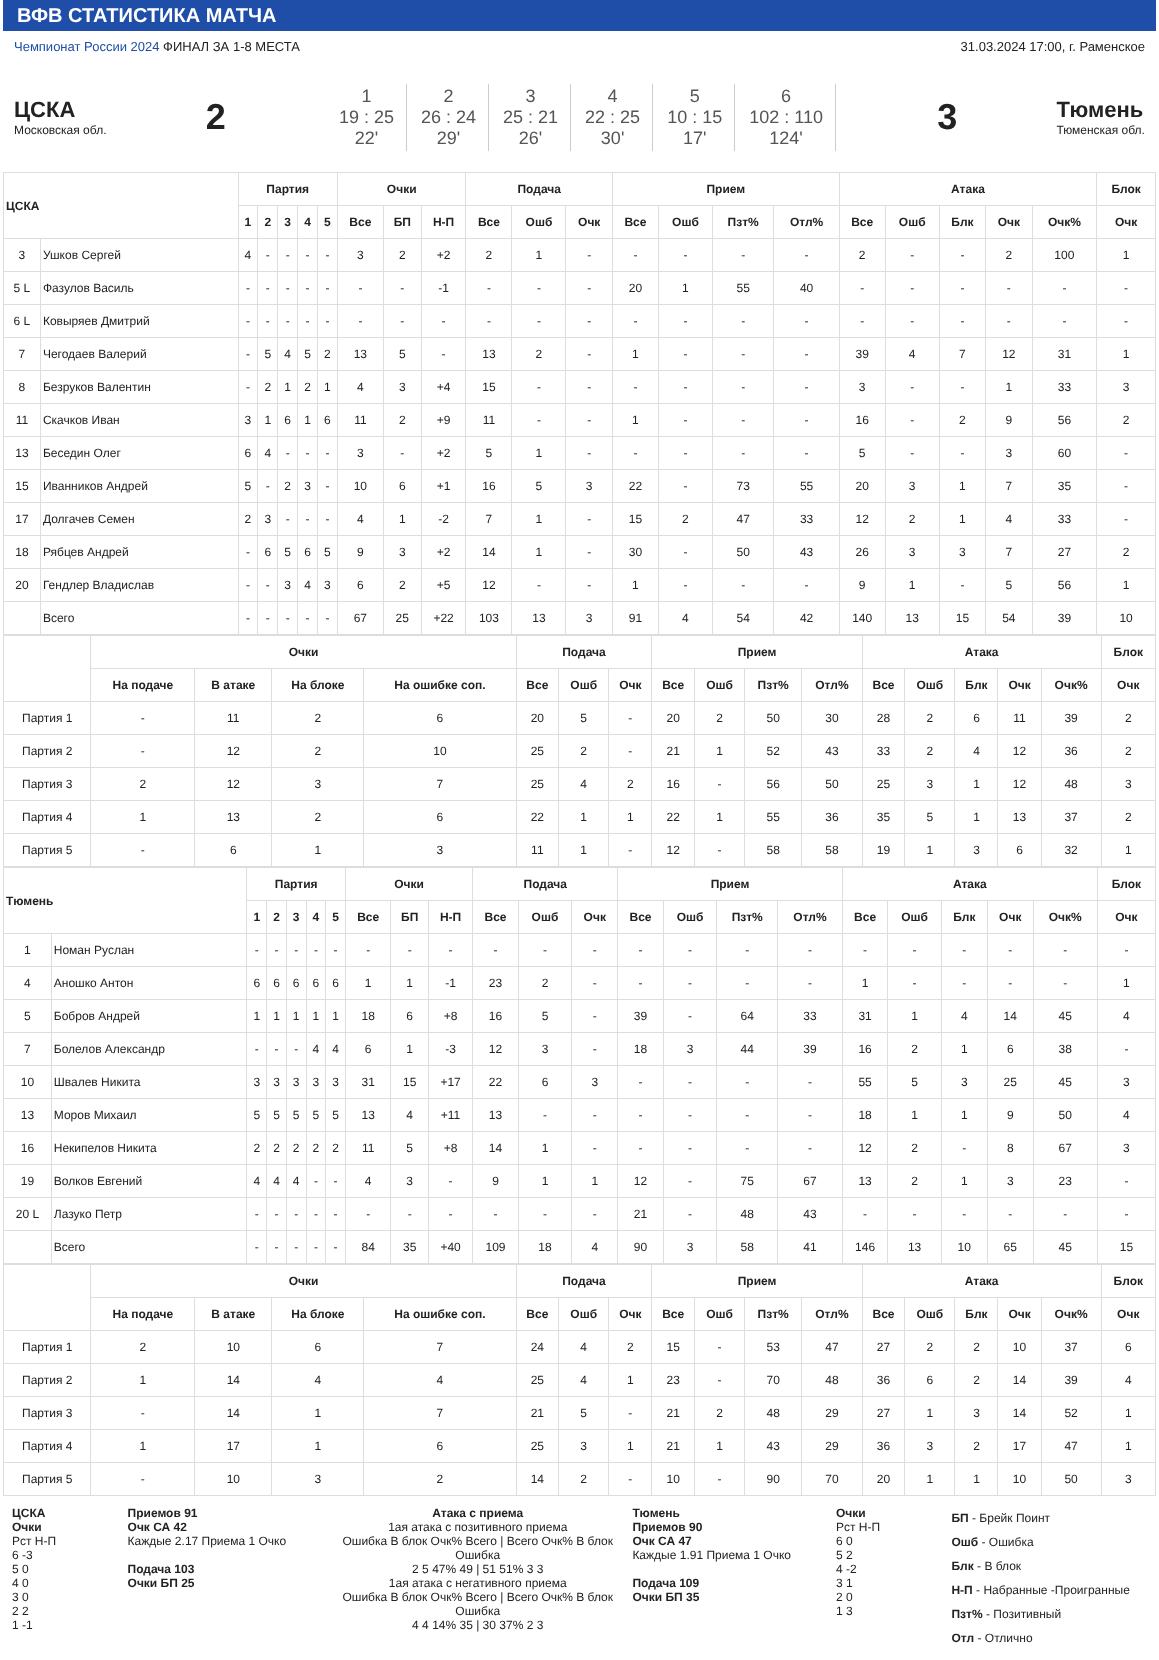ВФВ СТАТИСТИКА МАТЧА
Чемпионат России 2024 ФИНАЛ ЗА 1-8 МЕСТА 31.03.2024 17:00, г. Раменское
ЦСКА
Московская обл.
2
| 1 19 : 25 22' | 2 26 : 24 29' | 3 25 : 21 26' | 4 22 : 25 30' | 5 10 : 15 17' | 6 102 : 110 124' |
3
Тюмень
Тюменская обл.
| ЦСКА | | Партия | | | | | Очки | | | Подача | | | Прием | | | | Атака | | | | | Блок |
| --- | --- | --- | --- | --- | --- | --- | --- | --- | --- | --- | --- | --- | --- | --- | --- | --- | --- | --- | --- | --- | --- | --- |
| | | 1 | 2 | 3 | 4 | 5 | Все | БП | Н-П | Все | Ошб | Очк | Все | Ошб | Пзт% | Отл% | Все | Ошб | Блк | Очк | Очк% | Очк |
| 3 | Ушков Сергей | 4 | - | - | - | - | 3 | 2 | +2 | 2 | 1 | - | - | - | - | - | 2 | - | - | 2 | 100 | 1 |
| 5 L | Фазулов Василь | - | - | - | - | - | - | - | -1 | - | - | - | 20 | 1 | 55 | 40 | - | - | - | - | - | - |
| 6 L | Ковыряев Дмитрий | - | - | - | - | - | - | - | - | - | - | - | - | - | - | - | - | - | - | - | - | - |
| 7 | Чегодаев Валерий | - | 5 | 4 | 5 | 2 | 13 | 5 | - | 13 | 2 | - | 1 | - | - | - | 39 | 4 | 7 | 12 | 31 | 1 |
| 8 | Безруков Валентин | - | 2 | 1 | 2 | 1 | 4 | 3 | +4 | 15 | - | - | - | - | - | - | 3 | - | - | 1 | 33 | 3 |
| 11 | Скачков Иван | 3 | 1 | 6 | 1 | 6 | 11 | 2 | +9 | 11 | - | - | 1 | - | - | - | 16 | - | 2 | 9 | 56 | 2 |
| 13 | Беседин Олег | 6 | 4 | - | - | - | 3 | - | +2 | 5 | 1 | - | - | - | - | - | 5 | - | - | 3 | 60 | - |
| 15 | Иванников Андрей | 5 | - | 2 | 3 | - | 10 | 6 | +1 | 16 | 5 | 3 | 22 | - | 73 | 55 | 20 | 3 | 1 | 7 | 35 | - |
| 17 | Долгачев Семен | 2 | 3 | - | - | - | 4 | 1 | -2 | 7 | 1 | - | 15 | 2 | 47 | 33 | 12 | 2 | 1 | 4 | 33 | - |
| 18 | Рябцев Андрей | - | 6 | 5 | 6 | 5 | 9 | 3 | +2 | 14 | 1 | - | 30 | - | 50 | 43 | 26 | 3 | 3 | 7 | 27 | 2 |
| 20 | Гендлер Владислав | - | - | 3 | 4 | 3 | 6 | 2 | +5 | 12 | - | - | 1 | - | - | - | 9 | 1 | - | 5 | 56 | 1 |
| | Всего | - | - | - | - | - | 67 | 25 | +22 | 103 | 13 | 3 | 91 | 4 | 54 | 42 | 140 | 13 | 15 | 54 | 39 | 10 |
| | Очки | | | | Подача | | | Прием | | | | Атака | | | | | Блок |
| --- | --- | --- | --- | --- | --- | --- | --- | --- | --- | --- | --- | --- | --- | --- | --- | --- | --- |
| | На подаче | В атаке | На блоке | На ошибке соп. | Все | Ошб | Очк | Все | Ошб | Пзт% | Отл% | Все | Ошб | Блк | Очк | Очк% | Очк |
| Партия 1 | - | 11 | 2 | 6 | 20 | 5 | - | 20 | 2 | 50 | 30 | 28 | 2 | 6 | 11 | 39 | 2 |
| Партия 2 | - | 12 | 2 | 10 | 25 | 2 | - | 21 | 1 | 52 | 43 | 33 | 2 | 4 | 12 | 36 | 2 |
| Партия 3 | 2 | 12 | 3 | 7 | 25 | 4 | 2 | 16 | - | 56 | 50 | 25 | 3 | 1 | 12 | 48 | 3 |
| Партия 4 | 1 | 13 | 2 | 6 | 22 | 1 | 1 | 22 | 1 | 55 | 36 | 35 | 5 | 1 | 13 | 37 | 2 |
| Партия 5 | - | 6 | 1 | 3 | 11 | 1 | - | 12 | - | 58 | 58 | 19 | 1 | 3 | 6 | 32 | 1 |
| Тюмень | | Партия | | | | | Очки | | | Подача | | | Прием | | | | Атака | | | | | Блок |
| --- | --- | --- | --- | --- | --- | --- | --- | --- | --- | --- | --- | --- | --- | --- | --- | --- | --- | --- | --- | --- | --- | --- |
| | | 1 | 2 | 3 | 4 | 5 | Все | БП | Н-П | Все | Ошб | Очк | Все | Ошб | Пзт% | Отл% | Все | Ошб | Блк | Очк | Очк% | Очк |
| 1 | Номан Руслан | - | - | - | - | - | - | - | - | - | - | - | - | - | - | - | - | - | - | - | - | - |
| 4 | Аношко Антон | 6 | 6 | 6 | 6 | 6 | 1 | 1 | -1 | 23 | 2 | - | - | - | - | - | 1 | - | - | - | - | 1 |
| 5 | Бобров Андрей | 1 | 1 | 1 | 1 | 1 | 18 | 6 | +8 | 16 | 5 | - | 39 | - | 64 | 33 | 31 | 1 | 4 | 14 | 45 | 4 |
| 7 | Болелов Александр | - | - | - | 4 | 4 | 6 | 1 | -3 | 12 | 3 | - | 18 | 3 | 44 | 39 | 16 | 2 | 1 | 6 | 38 | - |
| 10 | Швалев Никита | 3 | 3 | 3 | 3 | 3 | 31 | 15 | +17 | 22 | 6 | 3 | - | - | - | - | 55 | 5 | 3 | 25 | 45 | 3 |
| 13 | Моров Михаил | 5 | 5 | 5 | 5 | 5 | 13 | 4 | +11 | 13 | - | - | - | - | - | - | 18 | 1 | 1 | 9 | 50 | 4 |
| 16 | Некипелов Никита | 2 | 2 | 2 | 2 | 2 | 11 | 5 | +8 | 14 | 1 | - | - | - | - | - | 12 | 2 | - | 8 | 67 | 3 |
| 19 | Волков Евгений | 4 | 4 | 4 | - | - | 4 | 3 | - | 9 | 1 | 1 | 12 | - | 75 | 67 | 13 | 2 | 1 | 3 | 23 | - |
| 20 L | Лазуко Петр | - | - | - | - | - | - | - | - | - | - | - | 21 | - | 48 | 43 | - | - | - | - | - | - |
| | Всего | - | - | - | - | - | 84 | 35 | +40 | 109 | 18 | 4 | 90 | 3 | 58 | 41 | 146 | 13 | 10 | 65 | 45 | 15 |
| | Очки | | | | Подача | | | Прием | | | | Атака | | | | | Блок |
| --- | --- | --- | --- | --- | --- | --- | --- | --- | --- | --- | --- | --- | --- | --- | --- | --- | --- |
| | На подаче | В атаке | На блоке | На ошибке соп. | Все | Ошб | Очк | Все | Ошб | Пзт% | Отл% | Все | Ошб | Блк | Очк | Очк% | Очк |
| Партия 1 | 2 | 10 | 6 | 7 | 24 | 4 | 2 | 15 | - | 53 | 47 | 27 | 2 | 2 | 10 | 37 | 6 |
| Партия 2 | 1 | 14 | 4 | 4 | 25 | 4 | 1 | 23 | - | 70 | 48 | 36 | 6 | 2 | 14 | 39 | 4 |
| Партия 3 | - | 14 | 1 | 7 | 21 | 5 | - | 21 | 2 | 48 | 29 | 27 | 1 | 3 | 14 | 52 | 1 |
| Партия 4 | 1 | 17 | 1 | 6 | 25 | 3 | 1 | 21 | 1 | 43 | 29 | 36 | 3 | 2 | 17 | 47 | 1 |
| Партия 5 | - | 10 | 3 | 2 | 14 | 2 | - | 10 | - | 90 | 70 | 20 | 1 | 1 | 10 | 50 | 3 |
ЦСКА
Очки
Рст Н-П
6 -3
5 0
4 0
3 0
2 2
1 -1
Приемов 91
Очк СА 42
Каждые 2.17 Приема 1 Очко
Подача 103
Очки БП 25
Атака с приема
1ая атака с позитивного приема
Ошибка В блок Очк% Всего | Всего Очк% В блок Ошибка
2 5 47% 49 | 51 51% 3 3
1ая атака с негативного приема
Ошибка В блок Очк% Всего | Всего Очк% В блок Ошибка
4 4 14% 35 | 30 37% 2 3
Тюмень
Приемов 90
Очк СА 47
Каждые 1.91 Приема 1 Очко
Подача 109
Очки БП 35
Очки
Рст Н-П
6 0
5 2
4 -2
3 1
2 0
1 3
БП - Брейк Поинт
Ошб - Ошибка
Блк - В блок
Н-П - Набранные -Проигранные
Пзт% - Позитивный
Отл - Отлично